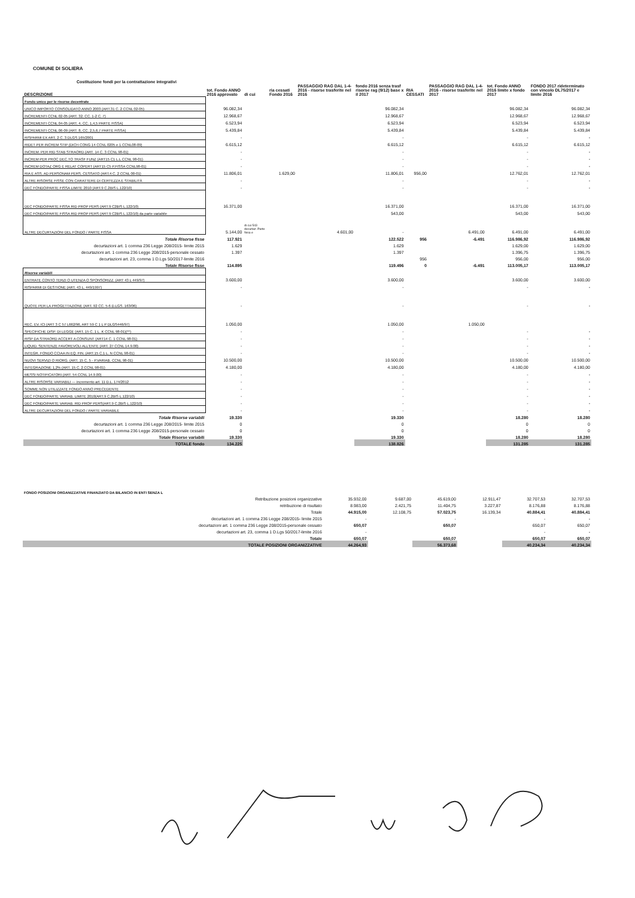COMUNE DI SOLIERA
Costituzione fondi per la contrattazione integrativi
| DESCRIZIONE | tot. Fondo ANNO 2016 approvato | di cui | ria cessati Fondo 2016 | PASSAGGIO RAG DAL 1-4-2016 - risorse trasferite nel 2016 | fondo 2016 senza trasf risorse rag (9/12) base x il 2017 | RIA CESSATI | PASSAGGIO RAG DAL 1-4-2016 - risorse trasferite nel 2017 | tot. Fondo ANNO 2016 limite x fondo 2017 | FONDO 2017 rideterminato con vincolo DL75/2017 e limite 2016 |
| --- | --- | --- | --- | --- | --- | --- | --- | --- | --- |
| Fondo unico per le risorse decentrate | | | | | | | | | |
| UNICO IMPORTO CONSOLIDATO ANNO 2003 (ART.31 C. 2 CCNL 02-05) | 96.082,34 | | | | 96.082,34 | | | 96.082,34 | 96.082,34 |
| INCREMENTI CCNL 02-05 (ART. 32. CC. 1-2 C. 7) | 12.968,67 | | | | 12.968,67 | | | 12.968,67 | 12.968,67 |
| INCREMENTI CCNL 04-05 (ART. 4. CC. 1,4,5 PARTE FISSA) | 6.523,94 | | | | 6.523,94 | | | 6.523,94 | 6.523,94 |
| INCREMENTI CCNL 06-09 (ART. 8, CC. 2,5,6,7 PARTE FISSA) | 5.439,84 | | | | 5.439,84 | | | 5.439,84 | 5.439,84 |
| RISPARMI EX ART. 2 C. 3 DLGS 165/2001 | - | | | | - | | | - | - |
| RIDET PER INCREM STIP (DICH CONG 14 CCNL 0205 e 1 CCNL08-09) | 6.615,12 | | | | 6.615,12 | | | 6.615,12 | 6.615,12 |
| INCREM. PER RID STAB STRAORD (ART. 14 C. 3 CCNL 98-01) | - | | | | - | | | - | - |
| INCREM PER PROC DEC.TO TRASF FUNZ (ART15 C1 L.L CCNL 98-01) | - | | | | - | | | - | - |
| INCREM DOTAZ ORG E RELAT COPERT (ART15 C5 P.FISSA CCNL98-01) | - | | | | - | | | - | - |
| RIA E ASS. AD PERSONAM PERS. CESSATO (ART.4 C. 2 CCNL 00-01) | 11.806,01 | | 1.629,00 | | 11.806,01 | 956,00 | | 12.762,01 | 12.762,01 |
| ALTRE RISORSE FISSE CON CARATTERE DI CERTEZZA E STABILITÀ | - | | | | - | | | - | - |
| DEC FONDO/PARTE FISSA LIMITE 2010 (ART.9 C.2BIS L.122/10) | - | | | | - | | | - | - |
| DEC FONDO/PARTE FISSA RID PROP PERS (ART.9 C2BIS L.122/10) | 16.371,00 | | | | 16.371,00 | | | 16.371,00 | 16.371,00 |
| DEC FONDO/PARTE FISSA RID PROP PERS (ART.9 C2BIS L.122/10) da parte variabile | | di cui 543 decurtaz. Parte fissa e | | | 543,00 | | | 543,00 | 543,00 |
| ALTRE DECURTAZIONI DEL FONDO / PARTE FISSA | 5.144,00 | | | 4.601,00 | - | | 6.491,00 | 6.491,00 | 6.491,00 |
| Totale Risorse fisse | 117.921 | | | | 122.522 | 956 | -6.491 | 116.986,92 | 116.986,92 |
| decurtazioni art. 1 comma 236 Legge 208/2015- limite 2015 | 1.629 | | | | 1.629 | | | 1.629,00 | 1.629,00 |
| decurtazioni art. 1 comma 236 Legge 208/2015-personale cessato | 1.397 | | | | 1.397 | | | 1.396,75 | 1.396,75 |
| decurtazioni art. 23, comma 1 D.Lgs 50/2017-limite 2016 | | | | | | 956 | | 956,00 | 956,00 |
| Totale Risorse fisse | 114.895 | | | | 119.496 | 0 | -6.491 | 113.005,17 | 113.005,17 |
| Risorse variabili | | | | | | | | | |
| ENTRATE CONTO TERZI O UTENZA O SPONSORIZZ. (ART 43 L 449/97) | 3.600,00 | | | | 3.600,00 | | | 3.600,00 | 3.600,00 |
| RISPARMI DI GESTIONE (ART. 43 L. 449/1997) | - | | | | - | | | - | - |
| QUOTE PER LA PROGETTAZIONE (ART. 92 CC. 5-6 D.LGS. 163/06) | - | | | | - | | | - | - |
| REC. EV. ICI (ART 3 C 57 L662/96, ART 59 C 1 L P DLGS446/97) | 1.050,00 | | | | 1.050,00 | | 1.050,00 | | |
| SPECIFICHE DISP. DI LEGGE (ART. 15 C. 1 L. K CCNL 98-01)(**) | - | | | | - | | | - | - |
| RISP DA STRAORD ACCERT A CONSUNT (ART14 C. 1 CCNL 98-01) | - | | | | - | | | - | - |
| LIQUID. SENTENZE FAVOREVOLI ALL'ENTE (ART. 27 CCNL 14.9.00) | - | | | | - | | | - | - |
| INTEGR. FONDO CCIAA IN EQ. FIN. (ART.15 C.1 L. N CCNL 98-01) | - | | | | - | | | - | - |
| NUOVI SERVIZI O RIORG. (ART. 15 C. 5 - P.VARIAB. CCNL 98-01) | 10.500,00 | | | | 10.500,00 | | | 10.500,00 | 10.500,00 |
| INTEGRAZIONE 1,2% (ART. 15 C. 2 CCNL 98-01) | 4.180,00 | | | | 4.180,00 | | | 4.180,00 | 4.180,00 |
| MESSI NOTIFICATORI (ART. 54 CCNL 14.9.00) | - | | | | - | | | - | - |
| ALTRE RISORSE VARIABILI — incremento art. 11 D.L. 174/2012 | - | | | | - | | | - | - |
| SOMME NON UTILIZZATE FONDO ANNO PRECEDENTE | - | | | | - | | | - | - |
| DEC FONDO/PARTE VARIAB. LIMITE 2010(ART.9 C.2BIS L.122/10) | - | | | | - | | | - | - |
| DEC FONDO/PARTE VARIAB. RID PROP PERS(ART.9 C.2BIS L.122/10) | - | | | | - | | | - | - |
| ALTRE DECURTAZIONI DEL FONDO / PARTE VARIABILE | - | | | | - | | | - | - |
| Totale Risorse variabili | 19.330 | | | | 19.330 | | | 18.280 | 18.280 |
| decurtazioni art. 1 comma 236 Legge 208/2015- limite 2015 | 0 | | | | 0 | | | 0 | 0 |
| decurtazioni art. 1 comma 236 Legge 208/2015-personale cessato | 0 | | | | 0 | | | 0 | 0 |
| Totale Risorse variabili | 19.330 | | | | 19.330 | | | 18.280 | 18.280 |
| TOTALE fondo | 134.225 | | | | 138.826 | | | 131.285 | 131.285 |
| FONDO POSIZIONI ORGANIZZATIVE FINANZIATO DA BILANCIO IN ENTI SENZA L | | | | | | |
| Retribuzione posizioni organizzative | 35.932,00 | 9.687,00 | 45.619,00 | 12.911,47 | 32.707,53 | 32.707,53 |
| retribuzione di risultato | 8.983,00 | 2.421,75 | 11.404,75 | 3.227,87 | 8.176,88 | 8.176,88 |
| Totale | 44.915,00 | 12.108,75 | 57.023,75 | 16.139,34 | 40.884,41 | 40.884,41 |
| decurtazioni art. 1 comma 236 Legge 208/2015- limite 2015 | - | | - | | - | - |
| decurtazioni art. 1 comma 236 Legge 208/2015-personale cessato | 650,07 | | 650,07 | | 650,07 | 650,07 |
| decurtazioni art. 23, comma 1 D.Lgs 50/2017-limite 2016 | - | | | | - | - |
| Totale | 650,07 | | 650,07 | | 650,07 | 650,07 |
| TOTALE POSIZIONI ORGANIZZATIVE | 44.264,93 | | 56.373,68 | | 40.234,34 | 40.234,34 |